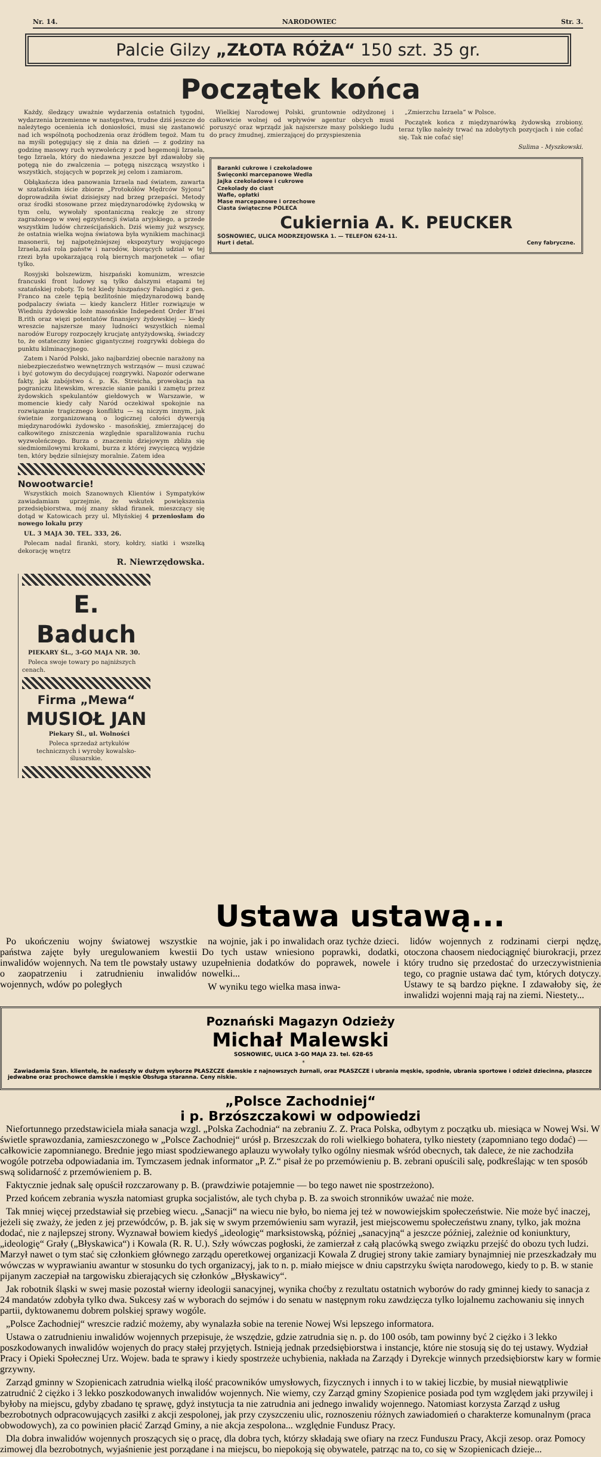Nr. 14. NARODOWIEC Str. 3.
Palcie Gilzy „ZŁOTA RÓŻA“ 150 szt. 35 gr.
Początek końca
Każdy, śledzący uważnie wydarzenia ostatnich tygodni, wydarzenia brzemienne w następstwa, trudne dziś jeszcze do należytego ocenienia ich doniosłości, musi się zastanowić nad ich wspólnotą pochodzenia oraz źródłem tegoż. Mam tu na myśli potęgujący się z dnia na dzień — z godziny na godzinę masowy ruch wyzwoleńczy z pod hegemonji Izraela, tego Izraela, który do niedawna jeszcze był zdawałoby się potęgą nie do zwalczenia — potęgą niszczącą wszystko i wszystkich, stojących w poprzek jej celom i zamiarom.
Obłąkańcza idea panowania Izraela nad światem, zawarta w szatańskim iście zbiorze „Protokółów Mędrców Syjonu“ doprowadziła świat dzisiejszy nad brzeg przepaści. Metody oraz środki stosowane przez międzynarodówkę żydowską w tym celu, wywołały spontaniczną reakcję ze strony zagrażonego w swej egzystencji świata aryjskiego, a przede wszystkim ludów chrześcijańskich. Dziś wiemy już wszyscy, że ostatnia wielka wojna światowa była wynikiem machinacji masonerii, tej najpotężniejszej ekspozytury wojującego Izraela,zaś rola państw i narodów, biorących udział w tej rzezi była upokarzającą rolą biernych marjonetek — ofiar tylko.
Rosyjski bolszewizm, hiszpański komunizm, wreszcie francuski front ludowy są tylko dalszymi etapami tej szatańskiej roboty. To też kiedy hiszpańscy Falangiści z gen. Franco na czele tępią bezlitośnie międzynarodową bandę podpalaczy świata — kiedy kanclerz Hitler rozwiązuje w Wiedniu żydowskie loże masońskie Indepedent Order B'nei B,rith oraz więzi potentatów finansjery żydowskiej — kiedy wreszcie najszersze masy ludności wszystkich niemal narodów Europy rozpoczęły krucjatę antyżydowską, świadczy to, że ostateczny koniec gigantycznej rozgrywki dobiega do punktu kilminacyjnego.
Zatem i Naród Polski, jako najbardziej obecnie narażony na niebezpieczeństwo wewnętrznych wstrząsów — musi czuwać i być gotowym do decydującej rozgrywki. Napozór oderwane fakty, jak zabójstwo ś. p. Ks. Streicha, prowokacja na pograniczu litewskim, wreszcie sianie paniki i zamętu przez żydowskich spekulantów giełdowych w Warszawie, w momencie kiedy cały Naród oczekiwał spokojnie na rozwiązanie tragicznego konfliktu — są niczym innym, jak świetnie zorganizowaną o logicznej całości dywersją międzynarodówki żydowsko - masońskiej, zmierzającej do całkowitego zniszczenia względnie sparaliżowania ruchu wyzwoleńczego. Burza o znaczeniu dziejowym zbliża się siedmiomilowymi krokami, burza z której zwycięzcą wyjdzie ten, który będzie silniejszy moralnie. Zatem idea
Nowootwarcie!
Wszystkich moich Szanownych Klientów i Sympatyków zawiadamiam uprzejmie, że wskutek powiększenia przedsiębiorstwa, mój znany skład firanek, mieszczący się dotąd w Katowicach przy ul. Młyńskiej 4 przeniosłam do nowego lokalu przy
UL. 3 MAJA 30. TEL. 333, 26.
Polecam nadal firanki, story, kołdry, siatki i wszelką dekorację wnętrz
R. Niewrzędowska.
Wielkiej Narodowej Polski, gruntownie odżydzonej i całkowicie wolnej od wpływów agentur obcych musi poruszyć oraz wprządz jak najszersze masy polskiego ludu do pracy żmudnej, zmierzającej do przyspieszenia
„Zmierzchu Izraela“ w Polsce.
Początek końca z międzynarówką żydowską zrobiony, teraz tylko należy trwać na zdobytych pozycjach i nie cofać się. Tak nie cofać się!
Sulima - Myszkowski.
Baranki cukrowe i czekoladowe
Święconki marcepanowe Wedla
Jajka czekoladowe i cukrowe
Czekolady do ciast
Wafle, opłatki
Mase marcepanowe i orzechowe
Ciasta świąteczne POLECA
Cukiernia A. K. PEUCKER
SOSNOWIEC, ULICA MODRZEJOWSKA 1. — TELEFON 624-11.
Hurt i detal. Ceny fabryczne.
E. Baduch
PIEKARY ŚL., 3-GO MAJA NR. 30.
Poleca swoje towary po najniższych cenach.
Firma „Mewa“
MUSIOŁ JAN
Piekary Śl., ul. Wolności
Poleca sprzedaż artykułów technicznych i wyroby kowalsko-ślusarskie.
Ustawa ustawą...
Po ukończeniu wojny światowej wszystkie państwa zajęte były uregulowaniem kwestii inwalidów wojennych. Na tem tle powstały ustawy o zaopatrzeniu i zatrudnieniu inwalidów wojennych, wdów po poległych
na wojnie, jak i po inwalidach oraz tychże dzieci. Do tych ustaw wniesiono poprawki, dodatki, uzupełnienia dodatków do poprawek, nowele i nowelki...
W wyniku tego wielka masa inwa-
lidów wojennych z rodzinami cierpi nędzę, otoczona chaosem niedociągnięć biurokracji, przez który trudno się przedostać do urzeczywistnienia tego, co pragnie ustawa dać tym, których dotyczy. Ustawy te są bardzo piękne. I zdawałoby się, że inwalidzi wojenni mają raj na ziemi. Niestety...
Poznański Magazyn Odzieży
Michał Malewski
SOSNOWIEC, ULICA 3-GO MAJA 23. tel. 628-65
*
Zawiadamia Szan. klientelę, że nadeszły w dużym wyborze PŁASZCZE damskie z najnowszych żurnali, oraz PŁASZCZE i ubrania męskie, spodnie, ubrania sportowe i odzież dziecinna, płaszcze jedwabne oraz prochowce damskie i męskie Obsługa staranna. Ceny niskie.
„Polsce Zachodniej“
i p. Brzószczakowi w odpowiedzi
Niefortunnego przedstawiciela miała sanacja wzgl. „Polska Zachodnia“ na zebraniu Z. Z. Praca Polska, odbytym z początku ub. miesiąca w Nowej Wsi. W świetle sprawozdania, zamieszczonego w „Polsce Zachodniej“ urósł p. Brzeszczak do roli wielkiego bohatera, tylko niestety (zapomniano tego dodać) — całkowicie zapomnianego. Brednie jego miast spodziewanego aplauzu wywołały tylko ogólny niesmak wśród obecnych, tak dalece, że nie zachodziła wogóle potrzeba odpowiadania im. Tymczasem jednak informator „P. Z.“ pisał że po przemówieniu p. B. zebrani opuścili salę, podkreślając w ten sposób swą solidarność z przemówieniem p. B.
Faktycznie jednak salę opuścił rozczarowany p. B. (prawdziwie potajemnie — bo tego nawet nie spostrzeżono).
Przed końcem zebrania wyszła natomiast grupka socjalistów, ale tych chyba p. B. za swoich stronników uważać nie może.
Tak mniej więcej przedstawiał się przebieg wiecu. „Sanacji“ na wiecu nie było, bo niema jej też w nowowiejskim społeczeństwie. Nie może być inaczej, jeżeli się zważy, że jeden z jej przewódców, p. B. jak się w swym przemówieniu sam wyraził, jest miejscowemu społeczeństwu znany, tylko, jak można dodać, nie z najlepszej strony. Wyznawał bowiem kiedyś „ideologię“ marksistowską, później „sanacyjną“ a jeszcze później, zależnie od koniunktury, „ideologię“ Grały („Błyskawica“) i Kowala (R. R. U.). Szły wówczas pogłoski, że zamierzał z całą placówką swego związku przejść do obozu tych ludzi. Marzył nawet o tym stać się członkiem głównego zarządu operetkowej organizacji Kowala Z drugiej strony takie zamiary bynajmniej nie przeszkadzały mu wówczas w wyprawianiu awantur w stosunku do tych organizacyj, jak to n. p. miało miejsce w dniu capstrzyku święta narodowego, kiedy to p. B. w stanie pijanym zaczepiał na targowisku zbierających się członków „Błyskawicy“.
Jak robotnik śląski w swej masie pozostał wierny ideologii sanacyjnej, wynika choćby z rezultatu ostatnich wyborów do rady gminnej kiedy to sanacja z 24 mandatów zdobyła tylko dwa. Sukcesy zaś w wyborach do sejmów i do senatu w następnym roku zawdzięcza tylko lojalnemu zachowaniu się innych partii, dyktowanemu dobrem polskiej sprawy wogóle.
„Polsce Zachodniej“ wreszcie radzić możemy, aby wynalazła sobie na terenie Nowej Wsi lepszego informatora.
Ustawa o zatrudnieniu inwalidów wojennych przepisuje, że wszędzie, gdzie zatrudnia się n. p. do 100 osób, tam powinny być 2 ciężko i 3 lekko poszkodowanych inwalidów wojenych do pracy stałej przyjętych. Istnieją jednak przedsiębiorstwa i instancje, które nie stosują się do tej ustawy. Wydział Pracy i Opieki Społecznej Urz. Wojew. bada te sprawy i kiedy spostrzeże uchybienia, nakłada na Zarządy i Dyrekcje winnych przedsiębiorstw kary w formie grzywny.
Zarząd gminny w Szopienicach zatrudnia wielką ilość pracowników umysłowych, fizycznych i innych i to w takiej liczbie, by musiał niewątpliwie zatrudnić 2 ciężko i 3 lekko poszkodowanych inwalidów wojennych. Nie wiemy, czy Zarząd gminy Szopienice posiada pod tym względem jaki przywilej i byłoby na miejscu, gdyby zbadano tę sprawę, gdyż instytucja ta nie zatrudnia ani jednego inwalidy wojennego. Natomiast korzysta Zarząd z usług bezrobotnych odpracowujących zasiłki z akcji zespolonej, jak przy czyszczeniu ulic, roznoszeniu różnych zawiadomień o charakterze komunalnym (praca obwodowych), za co powinien płacić Zarząd Gminy, a nie akcja zespolona... względnie Fundusz Pracy.
Dla dobra inwalidów wojennych proszących się o pracę, dla dobra tych, którzy składają swe ofiary na rzecz Funduszu Pracy, Akcji zesop. oraz Pomocy zimowej dla bezrobotnych, wyjaśnienie jest porządane i na miejscu, bo niepokoją się obywatele, patrząc na to, co się w Szopienicach dzieje...